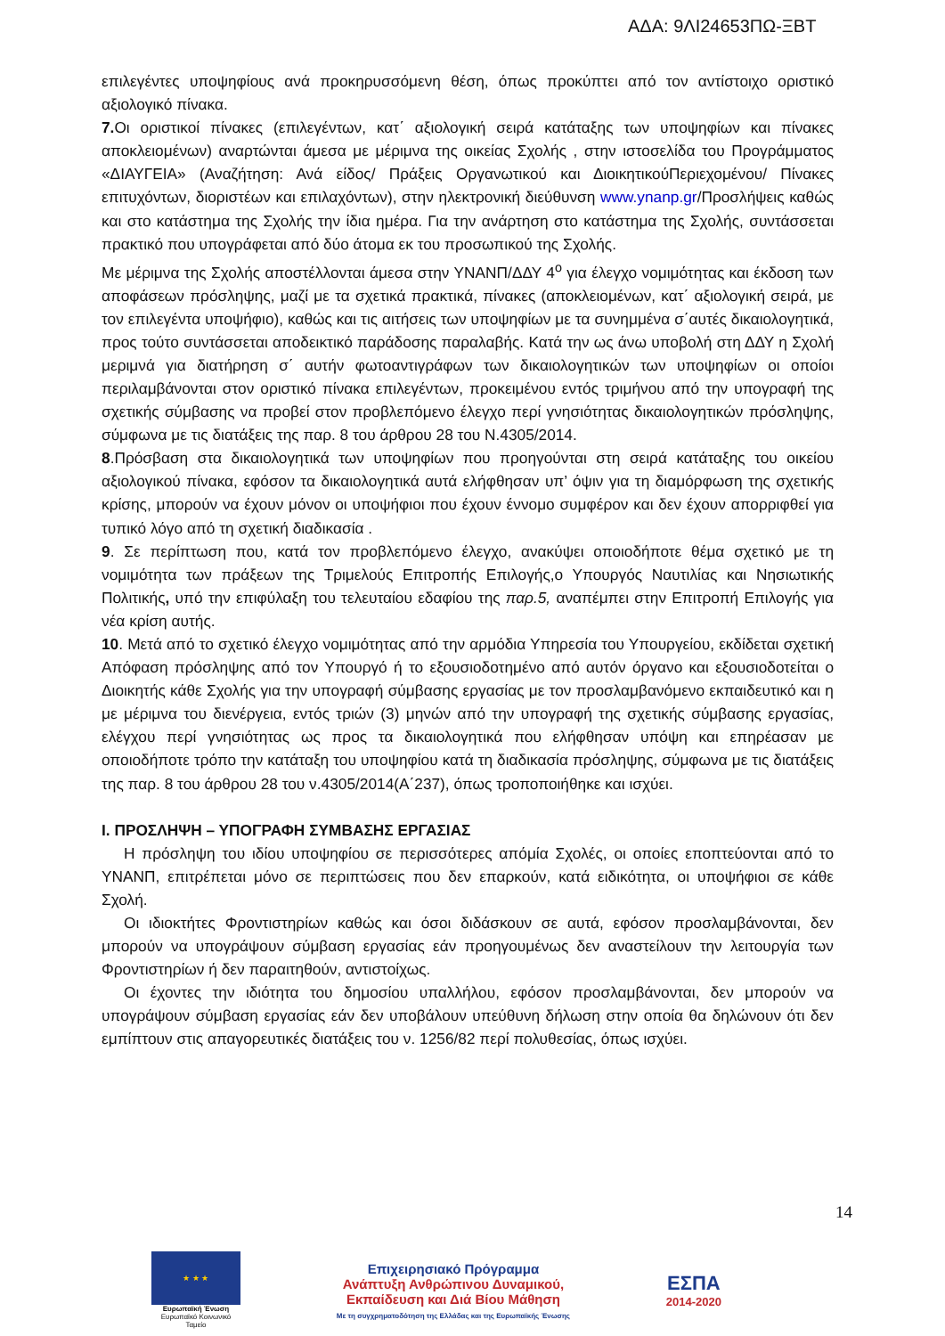ΑΔΑ: 9ΛΙ24653ΠΩ-ΞΒΤ
επιλεγέντες υποψηφίους ανά προκηρυσσόμενη θέση, όπως προκύπτει από τον αντίστοιχο οριστικό αξιολογικό πίνακα.
7. Οι οριστικοί πίνακες (επιλεγέντων, κατ΄ αξιολογική σειρά κατάταξης των υποψηφίων και πίνακες αποκλειομένων) αναρτώνται άμεσα με μέριμνα της οικείας Σχολής , στην ιστοσελίδα του Προγράμματος «ΔΙΑΥΓΕΙΑ» (Αναζήτηση: Ανά είδος/ Πράξεις Οργανωτικού και ΔιοικητικούΠεριεχομένου/ Πίνακες επιτυχόντων, διοριστέων και επιλαχόντων), στην ηλεκτρονική διεύθυνση www.ynanp.gr/Προσλήψεις καθώς και στο κατάστημα της Σχολής την ίδια ημέρα. Για την ανάρτηση στο κατάστημα της Σχολής, συντάσσεται πρακτικό που υπογράφεται από δύο άτομα εκ του προσωπικού της Σχολής.
Με μέριμνα της Σχολής αποστέλλονται άμεσα στην ΥΝΑΝΠ/ΔΔΥ 4<sup>ο</sup> για έλεγχο νομιμότητας και έκδοση των αποφάσεων πρόσληψης, μαζί με τα σχετικά πρακτικά, πίνακες (αποκλειομένων, κατ΄ αξιολογική σειρά, με τον επιλεγέντα υποψήφιο), καθώς και τις αιτήσεις των υποψηφίων με τα συνημμένα σ΄αυτές δικαιολογητικά, προς τούτο συντάσσεται αποδεικτικό παράδοσης παραλαβής. Κατά την ως άνω υποβολή στη ΔΔΥ η Σχολή μεριμνά για διατήρηση σ΄ αυτήν φωτοαντιγράφων των δικαιολογητικών των υποψηφίων οι οποίοι περιλαμβάνονται στον οριστικό πίνακα επιλεγέντων, προκειμένου εντός τριμήνου από την υπογραφή της σχετικής σύμβασης να προβεί στον προβλεπόμενο έλεγχο περί γνησιότητας δικαιολογητικών πρόσληψης, σύμφωνα με τις διατάξεις της παρ. 8 του άρθρου 28 του Ν.4305/2014.
8.Πρόσβαση στα δικαιολογητικά των υποψηφίων που προηγούνται στη σειρά κατάταξης του οικείου αξιολογικού πίνακα, εφόσον τα δικαιολογητικά αυτά ελήφθησαν υπ’ όψιν για τη διαμόρφωση της σχετικής κρίσης, μπορούν να έχουν μόνον οι υποψήφιοι που έχουν έννομο συμφέρον και δεν έχουν απορριφθεί για τυπικό λόγο από τη σχετική διαδικασία .
9. Σε περίπτωση που, κατά τον προβλεπόμενο έλεγχο, ανακύψει οποιοδήποτε θέμα σχετικό με τη νομιμότητα των πράξεων της Τριμελούς Επιτροπής Επιλογής,ο Υπουργός Ναυτιλίας και Νησιωτικής Πολιτικής, υπό την επιφύλαξη του τελευταίου εδαφίου της παρ.5, αναπέμπει στην Επιτροπή Επιλογής για νέα κρίση αυτής.
10. Μετά από το σχετικό έλεγχο νομιμότητας από την αρμόδια Υπηρεσία του Υπουργείου, εκδίδεται σχετική Απόφαση πρόσληψης από τον Υπουργό ή το εξουσιοδοτημένο από αυτόν όργανο και εξουσιοδοτείται ο Διοικητής κάθε Σχολής για την υπογραφή σύμβασης εργασίας με τον προσλαμβανόμενο εκπαιδευτικό και η με μέριμνα του διενέργεια, εντός τριών (3) μηνών από την υπογραφή της σχετικής σύμβασης εργασίας, ελέγχου περί γνησιότητας ως προς τα δικαιολογητικά που ελήφθησαν υπόψη και επηρέασαν με οποιοδήποτε τρόπο την κατάταξη του υποψηφίου κατά τη διαδικασία πρόσληψης, σύμφωνα με τις διατάξεις της παρ. 8 του άρθρου 28 του ν.4305/2014(Α΄237), όπως τροποποιήθηκε και ισχύει.
Ι. ΠΡΟΣΛΗΨΗ – ΥΠΟΓΡΑΦΗ ΣΥΜΒΑΣΗΣ ΕΡΓΑΣΙΑΣ
Η πρόσληψη του ιδίου υποψηφίου σε περισσότερες απόμία Σχολές, οι οποίες εποπτεύονται από το ΥΝΑΝΠ, επιτρέπεται μόνο σε περιπτώσεις που δεν επαρκούν, κατά ειδικότητα, οι υποψήφιοι σε κάθε Σχολή.
Οι ιδιοκτήτες Φροντιστηρίων καθώς και όσοι διδάσκουν σε αυτά, εφόσον προσλαμβάνονται, δεν μπορούν να υπογράψουν σύμβαση εργασίας εάν προηγουμένως δεν αναστείλουν την λειτουργία των Φροντιστηρίων ή δεν παραιτηθούν, αντιστοίχως.
Οι έχοντες την ιδιότητα του δημοσίου υπαλλήλου, εφόσον προσλαμβάνονται, δεν μπορούν να υπογράψουν σύμβαση εργασίας εάν δεν υποβάλουν υπεύθυνη δήλωση στην οποία θα δηλώνουν ότι δεν εμπίπτουν στις απαγορευτικές διατάξεις του ν. 1256/82 περί πολυθεσίας, όπως ισχύει.
14
★ ★ ★
Ευρωπαϊκή Ένωση
Ευρωπαϊκό Κοινωνικό Ταμείο
Επιχειρησιακό Πρόγραμμα
Ανάπτυξη Ανθρώπινου Δυναμικού,
Εκπαίδευση και Διά Βίου Μάθηση
Με τη συγχρηματοδότηση της Ελλάδας και της Ευρωπαϊκής Ένωσης
ΕΣΠΑ
2014-2020